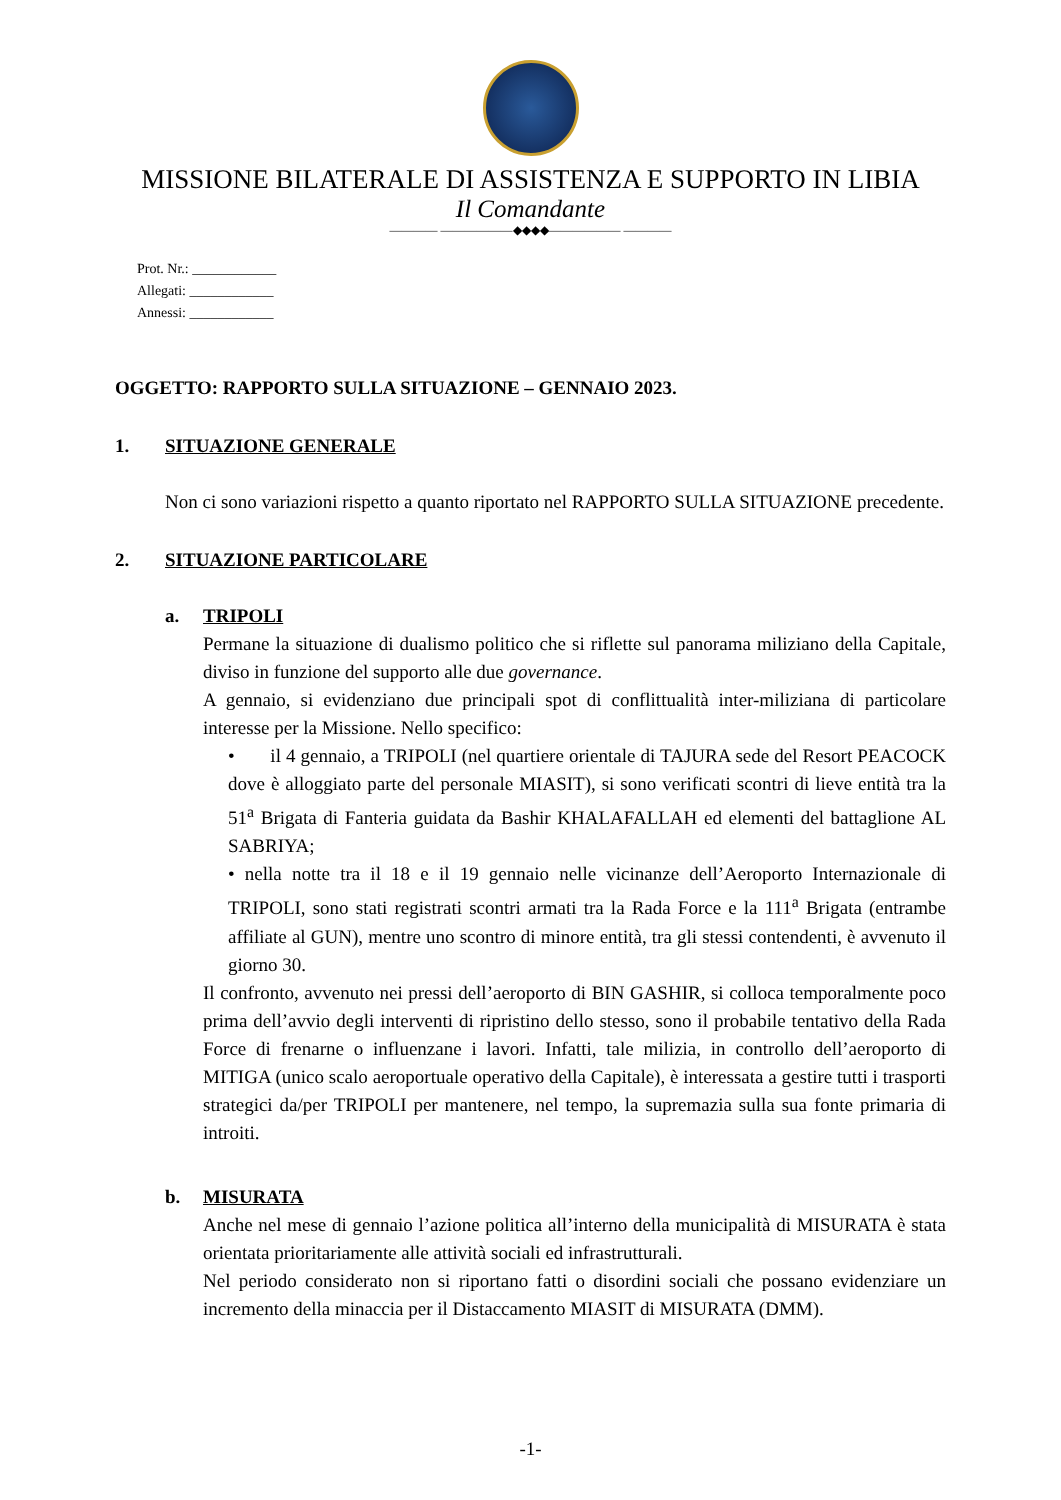MISSIONE BILATERALE DI ASSISTENZA E SUPPORTO IN LIBIA
Il Comandante
———— ——————◆◆◆◆—————— ————
Prot. Nr.: ____________
Allegati: ____________
Annessi: ____________
OGGETTO: RAPPORTO SULLA SITUAZIONE – GENNAIO 2023.
1. SITUAZIONE GENERALE
Non ci sono variazioni rispetto a quanto riportato nel RAPPORTO SULLA SITUAZIONE precedente.
2. SITUAZIONE PARTICOLARE
a. TRIPOLI
Permane la situazione di dualismo politico che si riflette sul panorama miliziano della Capitale, diviso in funzione del supporto alle due governance.
A gennaio, si evidenziano due principali spot di conflittualità inter-miliziana di particolare interesse per la Missione. Nello specifico:
• il 4 gennaio, a TRIPOLI (nel quartiere orientale di TAJURA sede del Resort PEACOCK dove è alloggiato parte del personale MIASIT), si sono verificati scontri di lieve entità tra la 51<sup>a</sup> Brigata di Fanteria guidata da Bashir KHALAFALLAH ed elementi del battaglione AL SABRIYA;
• nella notte tra il 18 e il 19 gennaio nelle vicinanze dell’Aeroporto Internazionale di TRIPOLI, sono stati registrati scontri armati tra la Rada Force e la 111<sup>a</sup> Brigata (entrambe affiliate al GUN), mentre uno scontro di minore entità, tra gli stessi contendenti, è avvenuto il giorno 30.
Il confronto, avvenuto nei pressi dell’aeroporto di BIN GASHIR, si colloca temporalmente poco prima dell’avvio degli interventi di ripristino dello stesso, sono il probabile tentativo della Rada Force di frenarne o influenzane i lavori. Infatti, tale milizia, in controllo dell’aeroporto di MITIGA (unico scalo aeroportuale operativo della Capitale), è interessata a gestire tutti i trasporti strategici da/per TRIPOLI per mantenere, nel tempo, la supremazia sulla sua fonte primaria di introiti.
b. MISURATA
Anche nel mese di gennaio l’azione politica all’interno della municipalità di MISURATA è stata orientata prioritariamente alle attività sociali ed infrastrutturali.
Nel periodo considerato non si riportano fatti o disordini sociali che possano evidenziare un incremento della minaccia per il Distaccamento MIASIT di MISURATA (DMM).
-1-